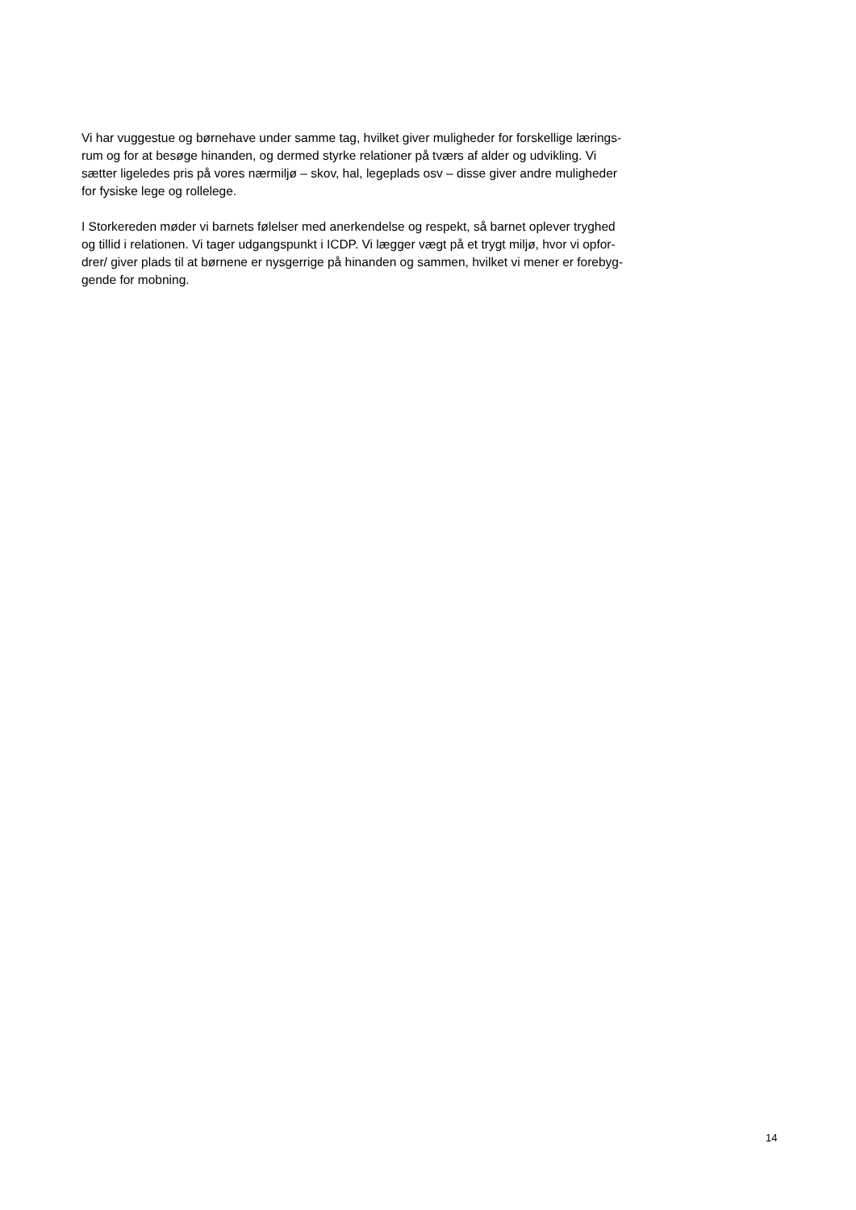Vi har vuggestue og børnehave under samme tag, hvilket giver muligheder for forskellige lærings-
rum og for at besøge hinanden, og dermed styrke relationer på tværs af alder og udvikling. Vi
sætter ligeledes pris på vores nærmiljø – skov, hal, legeplads osv – disse giver andre muligheder
for fysiske lege og rollelege.
I Storkereden møder vi barnets følelser med anerkendelse og respekt, så barnet oplever tryghed
og tillid i relationen. Vi tager udgangspunkt i ICDP. Vi lægger vægt på et trygt miljø, hvor vi opfor-
drer/ giver plads til at børnene er nysgerrige på hinanden og sammen, hvilket vi mener er forebyg-
gende for mobning.
14